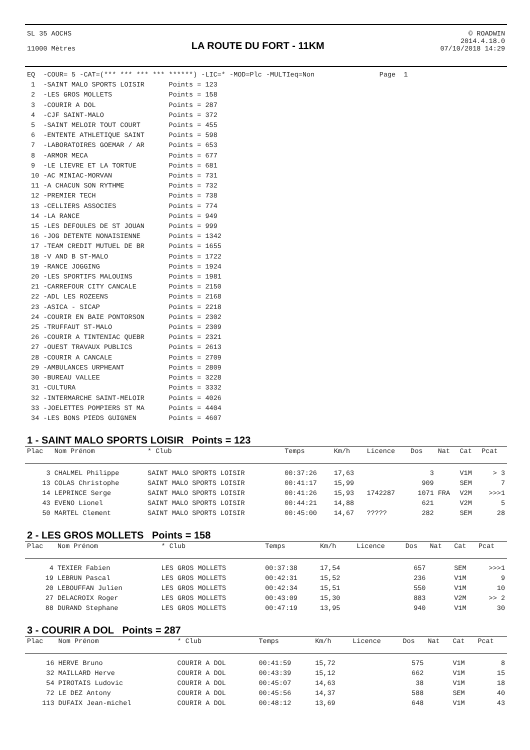SL 35 AOCHS
11000 Mètres
LA ROUTE DU FORT - 11KM
© ROADWIN
2014.4.18.0
07/10/2018 14:29
EQ  -COUR= 5 -CAT=(*** *** *** *** ******) -LIC=* -MOD=Plc -MULTIeq=Non                Page  1
 1  -SAINT MALO SPORTS LOISIR      Points = 123
 2  -LES GROS MOLLETS              Points = 158
 3  -COURIR A DOL                  Points = 287
 4  -CJF SAINT-MALO                Points = 372
 5  -SAINT MELOIR TOUT COURT       Points = 455
 6  -ENTENTE ATHLETIQUE SAINT      Points = 598
 7  -LABORATOIRES GOEMAR / AR      Points = 653
 8  -ARMOR MECA                    Points = 677
 9  -LE LIEVRE ET LA TORTUE        Points = 681
 10 -AC MINIAC-MORVAN              Points = 731
 11 -A CHACUN SON RYTHME           Points = 732
 12 -PREMIER TECH                  Points = 738
 13 -CELLIERS ASSOCIES             Points = 774
 14 -LA RANCE                      Points = 949
 15 -LES DEFOULES DE ST JOUAN      Points = 999
 16 -JOG DETENTE NONAISIENNE       Points = 1342
 17 -TEAM CREDIT MUTUEL DE BR      Points = 1655
 18 -V AND B ST-MALO               Points = 1722
 19 -RANCE JOGGING                 Points = 1924
 20 -LES SPORTIFS MALOUINS         Points = 1981
 21 -CARREFOUR CITY CANCALE        Points = 2150
 22 -ADL LES ROZEENS               Points = 2168
 23 -ASICA - SICAP                 Points = 2218
 24 -COURIR EN BAIE PONTORSON      Points = 2302
 25 -TRUFFAUT ST-MALO              Points = 2309
 26 -COURIR A TINTENIAC QUEBR      Points = 2321
 27 -OUEST TRAVAUX PUBLICS         Points = 2613
 28 -COURIR A CANCALE              Points = 2709
 29 -AMBULANCES URPHEANT           Points = 2809
 30 -BUREAU VALLEE                 Points = 3228
 31 -CULTURA                       Points = 3332
 32 -INTERMARCHE SAINT-MELOIR      Points = 4026
 33 -JOELETTES POMPIERS ST MA      Points = 4404
 34 -LES BONS PIEDS GUIGNEN        Points = 4607
1 - SAINT MALO SPORTS LOISIR Points = 123
| Plac | Nom Prénom | * Club | Temps | Km/h | Licence | Dos | Nat | Cat | Pcat |
| --- | --- | --- | --- | --- | --- | --- | --- | --- | --- |
| 3 | CHALMEL Philippe | SAINT MALO SPORTS LOISIR | 00:37:26 | 17,63 | | 3 | | V1M | > 3 |
| 13 | COLAS Christophe | SAINT MALO SPORTS LOISIR | 00:41:17 | 15,99 | | 909 | | SEM | 7 |
| 14 | LEPRINCE Serge | SAINT MALO SPORTS LOISIR | 00:41:26 | 15,93 | 1742287 | 1071 | FRA | V2M | >>>1 |
| 43 | EVENO Lionel | SAINT MALO SPORTS LOISIR | 00:44:21 | 14,88 | | 621 | | V2M | 5 |
| 50 | MARTEL Clement | SAINT MALO SPORTS LOISIR | 00:45:00 | 14,67 | ????? | 282 | | SEM | 28 |
2 - LES GROS MOLLETS Points = 158
| Plac | Nom Prénom | * Club | Temps | Km/h | Licence | Dos | Nat | Cat | Pcat |
| --- | --- | --- | --- | --- | --- | --- | --- | --- | --- |
| 4 | TEXIER Fabien | LES GROS MOLLETS | 00:37:38 | 17,54 | | 657 | | SEM | >>>1 |
| 19 | LEBRUN Pascal | LES GROS MOLLETS | 00:42:31 | 15,52 | | 236 | | V1M | 9 |
| 20 | LEBOUFFAN Julien | LES GROS MOLLETS | 00:42:34 | 15,51 | | 550 | | V1M | 10 |
| 27 | DELACROIX Roger | LES GROS MOLLETS | 00:43:09 | 15,30 | | 883 | | V2M | >> 2 |
| 88 | DURAND Stephane | LES GROS MOLLETS | 00:47:19 | 13,95 | | 940 | | V1M | 30 |
3 - COURIR A DOL Points = 287
| Plac | Nom Prénom | * Club | Temps | Km/h | Licence | Dos | Nat | Cat | Pcat |
| --- | --- | --- | --- | --- | --- | --- | --- | --- | --- |
| 16 | HERVE Bruno | COURIR A DOL | 00:41:59 | 15,72 | | 575 | | V1M | 8 |
| 32 | MAILLARD Herve | COURIR A DOL | 00:43:39 | 15,12 | | 662 | | V1M | 15 |
| 54 | PIROTAIS Ludovic | COURIR A DOL | 00:45:07 | 14,63 | | 38 | | V1M | 18 |
| 72 | LE DEZ Antony | COURIR A DOL | 00:45:56 | 14,37 | | 588 | | SEM | 40 |
| 113 | DUFAIX Jean-michel | COURIR A DOL | 00:48:12 | 13,69 | | 648 | | V1M | 43 |